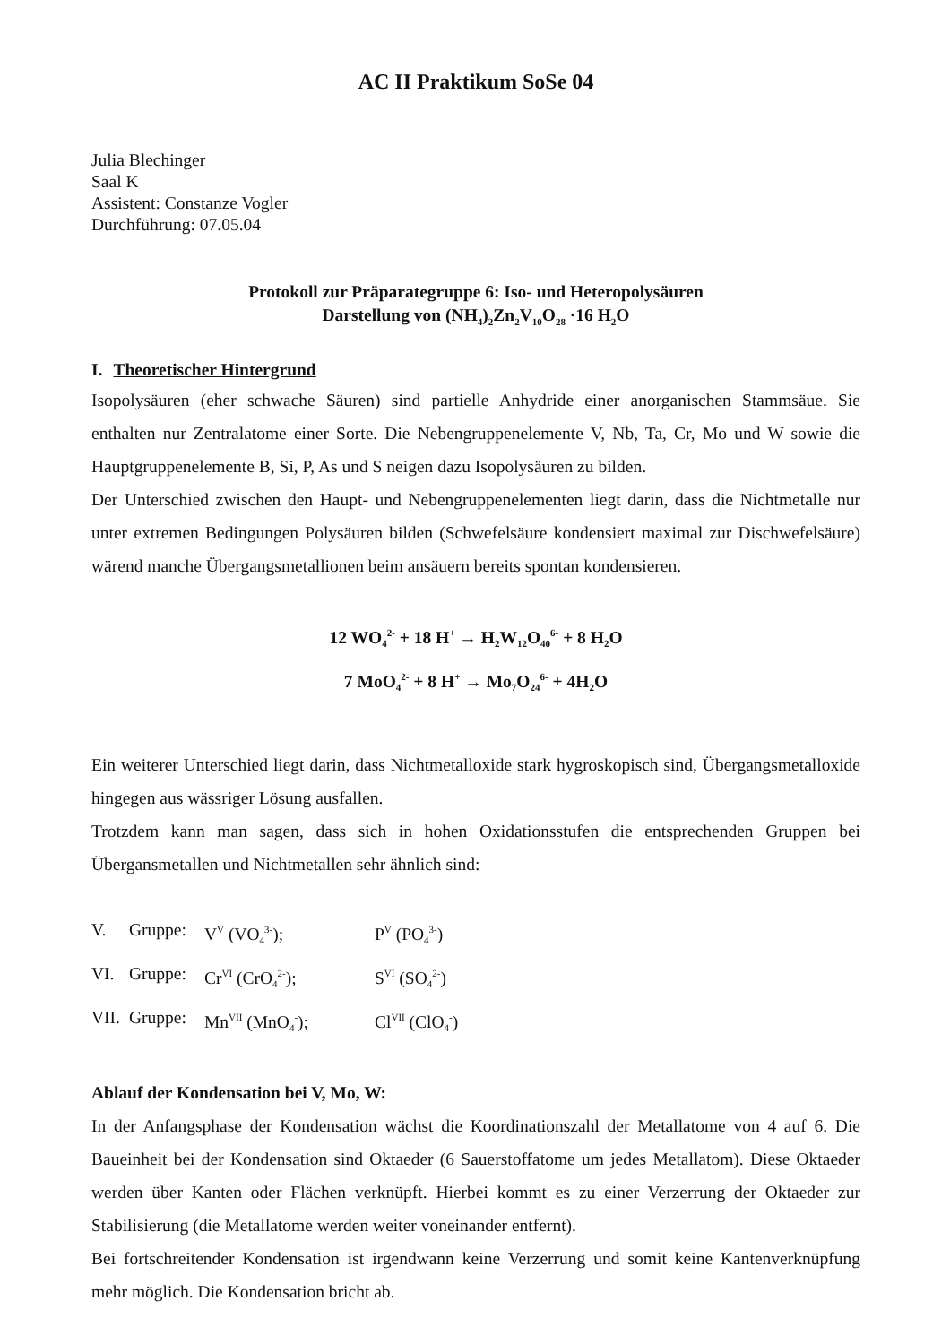AC II Praktikum SoSe 04
Julia Blechinger
Saal K
Assistent: Constanze Vogler
Durchführung: 07.05.04
Protokoll zur Präparategruppe 6: Iso- und Heteropolysäuren
Darstellung von (NH<sub>4</sub>)<sub>2</sub>Zn<sub>2</sub>V<sub>10</sub>O<sub>28</sub> ·16 H<sub>2</sub>O
I. Theoretischer Hintergrund
Isopolysäuren (eher schwache Säuren) sind partielle Anhydride einer anorganischen Stammsäue. Sie enthalten nur Zentralatome einer Sorte. Die Nebengruppenelemente V, Nb, Ta, Cr, Mo und W sowie die Hauptgruppenelemente B, Si, P, As und S neigen dazu Isopolysäuren zu bilden.
Der Unterschied zwischen den Haupt- und Nebengruppenelementen liegt darin, dass die Nichtmetalle nur unter extremen Bedingungen Polysäuren bilden (Schwefelsäure kondensiert maximal zur Dischwefelsäure) wärend manche Übergangsmetallionen beim ansäuern bereits spontan kondensieren.
12 WO<sub>4</sub><sup>2-</sup> + 18 H<sup>+</sup> → H<sub>2</sub>W<sub>12</sub>O<sub>40</sub><sup>6-</sup> + 8 H<sub>2</sub>O
7 MoO<sub>4</sub><sup>2-</sup> + 8 H<sup>+</sup> → Mo<sub>7</sub>O<sub>24</sub><sup>6-</sup> + 4H<sub>2</sub>O
Ein weiterer Unterschied liegt darin, dass Nichtmetalloxide stark hygroskopisch sind, Übergangsmetalloxide hingegen aus wässriger Lösung ausfallen.
Trotzdem kann man sagen, dass sich in hohen Oxidationsstufen die entsprechenden Gruppen bei Übergansmetallen und Nichtmetallen sehr ähnlich sind:
V. Gruppe: V<sup>V</sup> (VO<sub>4</sub><sup>3-</sup>); P<sup>V</sup> (PO<sub>4</sub><sup>3-</sup>)
VI. Gruppe: Cr<sup>VI</sup> (CrO<sub>4</sub><sup>2-</sup>); S<sup>VI</sup> (SO<sub>4</sub><sup>2-</sup>)
VII. Gruppe: Mn<sup>VII</sup> (MnO<sub>4</sub><sup>-</sup>); Cl<sup>VII</sup> (ClO<sub>4</sub><sup>-</sup>)
Ablauf der Kondensation bei V, Mo, W:
In der Anfangsphase der Kondensation wächst die Koordinationszahl der Metallatome von 4 auf 6. Die Baueinheit bei der Kondensation sind Oktaeder (6 Sauerstoffatome um jedes Metallatom). Diese Oktaeder werden über Kanten oder Flächen verknüpft. Hierbei kommt es zu einer Verzerrung der Oktaeder zur Stabilisierung (die Metallatome werden weiter voneinander entfernt).
Bei fortschreitender Kondensation ist irgendwann keine Verzerrung und somit keine Kantenverknüpfung mehr möglich. Die Kondensation bricht ab.